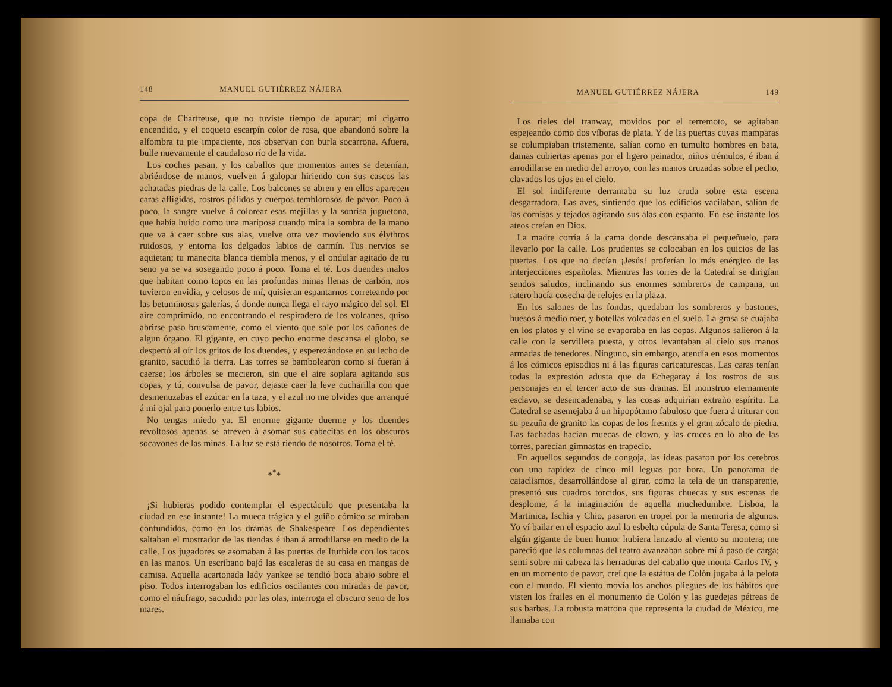148 MANUEL GUTIÉRREZ NÁJERA
copa de Chartreuse, que no tuviste tiempo de apurar; mi cigarro encendido, y el coqueto escarpín color de rosa, que abandonó sobre la alfombra tu pie impaciente, nos observan con burla socarrona. Afuera, bulle nuevamente el caudaloso río de la vida.
Los coches pasan, y los caballos que momentos antes se detenían, abriéndose de manos, vuelven á galopar hiriendo con sus cascos las achatadas piedras de la calle. Los balcones se abren y en ellos aparecen caras afligidas, rostros pálidos y cuerpos temblorosos de pavor. Poco á poco, la sangre vuelve á colorear esas mejillas y la sonrisa juguetona, que había huido como una mariposa cuando mira la sombra de la mano que va á caer sobre sus alas, vuelve otra vez moviendo sus élythros ruidosos, y entorna los delgados labios de carmín. Tus nervios se aquietan; tu manecita blanca tiembla menos, y el ondular agitado de tu seno ya se va sosegando poco á poco. Toma el té. Los duendes malos que habitan como topos en las profundas minas llenas de carbón, nos tuvieron envidia, y celosos de mí, quisieran espantarnos correteando por las betuminosas galerías, á donde nunca llega el rayo mágico del sol. El aire comprimido, no encontrando el respiradero de los volcanes, quiso abrirse paso bruscamente, como el viento que sale por los cañones de algun órgano. El gigante, en cuyo pecho enorme descansa el globo, se despertó al oír los gritos de los duendes, y esperezándose en su lecho de granito, sacudió la tierra. Las torres se bambolearon como si fueran á caerse; los árboles se mecieron, sin que el aire soplara agitando sus copas, y tú, convulsa de pavor, dejaste caer la leve cucharilla con que desmenuzabas el azúcar en la taza, y el azul no me olvides que arranqué á mi ojal para ponerlo entre tus labios.
No tengas miedo ya. El enorme gigante duerme y los duendes revoltosos apenas se atreven á asomar sus cabecitas en los obscuros socavones de las minas. La luz se está riendo de nosotros. Toma el té.
*<sup>*</sup>*
¡Si hubieras podido contemplar el espectáculo que presentaba la ciudad en ese instante! La mueca trágica y el guiño cómico se miraban confundidos, como en los dramas de Shakespeare. Los dependientes saltaban el mostrador de las tiendas é iban á arrodillarse en medio de la calle. Los jugadores se asomaban á las puertas de Iturbide con los tacos en las manos. Un escribano bajó las escaleras de su casa en mangas de camisa. Aquella acartonada lady yankee se tendió boca abajo sobre el piso. Todos interrogaban los edificios oscilantes con miradas de pavor, como el náufrago, sacudido por las olas, interroga el obscuro seno de los mares.
MANUEL GUTIÉRREZ NÁJERA 149
Los rieles del tranway, movidos por el terremoto, se agitaban espejeando como dos víboras de plata. Y de las puertas cuyas mamparas se columpiaban tristemente, salían como en tumulto hombres en bata, damas cubiertas apenas por el ligero peinador, niños trémulos, é iban á arrodillarse en medio del arroyo, con las manos cruzadas sobre el pecho, clavados los ojos en el cielo.
El sol indiferente derramaba su luz cruda sobre esta escena desgarradora. Las aves, sintiendo que los edificios vacilaban, salían de las cornisas y tejados agitando sus alas con espanto. En ese instante los ateos creían en Dios.
La madre corría á la cama donde descansaba el pequeñuelo, para llevarlo por la calle. Los prudentes se colocaban en los quicios de las puertas. Los que no decían ¡Jesús! proferían lo más enérgico de las interjecciones españolas. Mientras las torres de la Catedral se dirigían sendos saludos, inclinando sus enormes sombreros de campana, un ratero hacía cosecha de relojes en la plaza.
En los salones de las fondas, quedaban los sombreros y bastones, huesos á medio roer, y botellas volcadas en el suelo. La grasa se cuajaba en los platos y el vino se evaporaba en las copas. Algunos salieron á la calle con la servilleta puesta, y otros levantaban al cielo sus manos armadas de tenedores. Ninguno, sin embargo, atendía en esos momentos á los cómicos episodios ni á las figuras caricaturescas. Las caras tenían todas la expresión adusta que da Echegaray á los rostros de sus personajes en el tercer acto de sus dramas. El monstruo eternamente esclavo, se desencadenaba, y las cosas adquirían extraño espíritu. La Catedral se asemejaba á un hipopótamo fabuloso que fuera á triturar con su pezuña de granito las copas de los fresnos y el gran zócalo de piedra. Las fachadas hacían muecas de clown, y las cruces en lo alto de las torres, parecían gimnastas en trapecio.
En aquellos segundos de congoja, las ideas pasaron por los cerebros con una rapidez de cinco mil leguas por hora. Un panorama de cataclismos, desarrollándose al girar, como la tela de un transparente, presentó sus cuadros torcidos, sus figuras chuecas y sus escenas de desplome, á la imaginación de aquella muchedumbre. Lisboa, la Martinica, Ischia y Chio, pasaron en tropel por la memoria de algunos. Yo ví bailar en el espacio azul la esbelta cúpula de Santa Teresa, como si algún gigante de buen humor hubiera lanzado al viento su montera; me pareció que las columnas del teatro avanzaban sobre mí á paso de carga; sentí sobre mi cabeza las herraduras del caballo que monta Carlos IV, y en un momento de pavor, creí que la estátua de Colón jugaba á la pelota con el mundo. El viento movía los anchos pliegues de los hábitos que visten los frailes en el monumento de Colón y las guedejas pétreas de sus barbas. La robusta matrona que representa la ciudad de México, me llamaba con